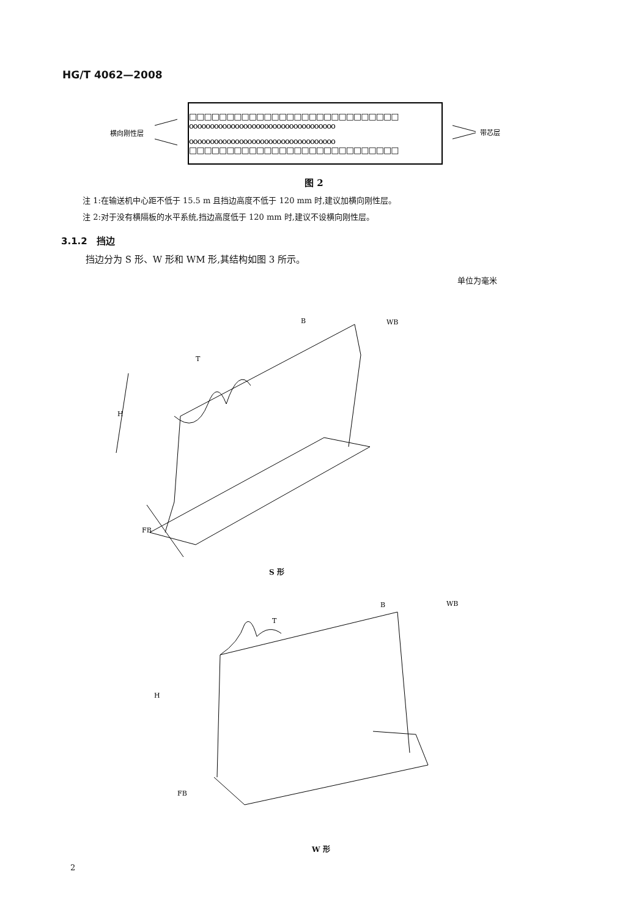HG/T 4062—2008
横向刚性层
带芯层
□□□□□□□□□□□□□□□□□□□□□□□□□□□□
ooooooooooooooooooooooooooooooooooo
ooooooooooooooooooooooooooooooooooo
□□□□□□□□□□□□□□□□□□□□□□□□□□□□
图 2
注 1:在输送机中心距不低于 15.5 m 且挡边高度不低于 120 mm 时,建议加横向刚性层。
注 2:对于没有横隔板的水平系统,挡边高度低于 120 mm 时,建议不设横向刚性层。
3.1.2　挡边
挡边分为 S 形、W 形和 WM 形,其结构如图 3 所示。
单位为毫米
H
T
B
WB
FB
S 形
H
T
B
WB
FB
W 形
2